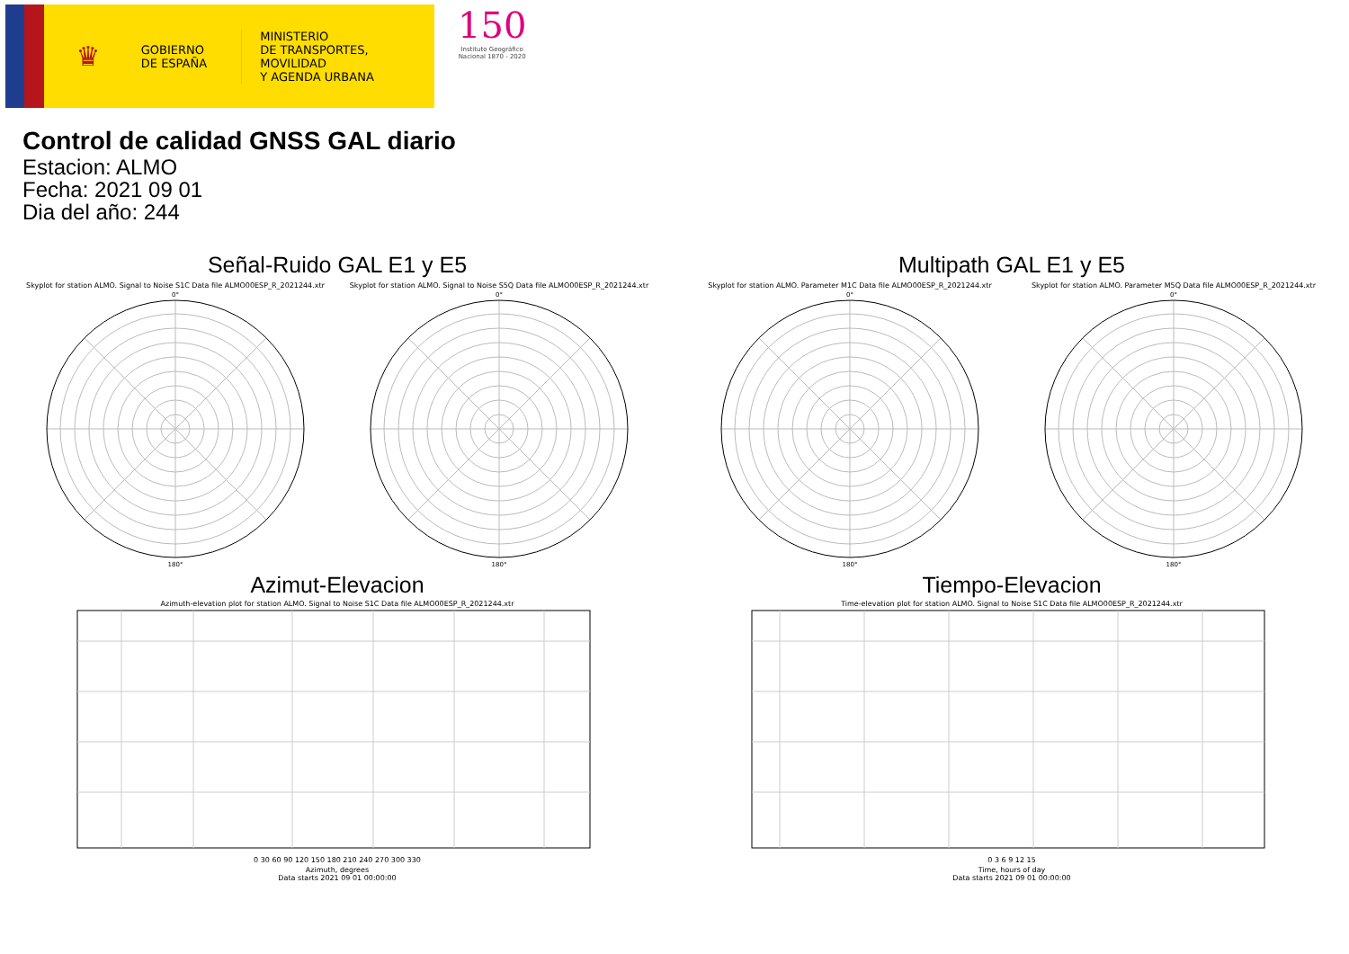♛
GOBIERNO
DE ESPAÑA
MINISTERIO
DE TRANSPORTES, MOVILIDAD
Y AGENDA URBANA
150
Instituto Geográfico
Nacional 1870 - 2020
Control de calidad GNSS GAL diario
Estacion: ALMO
Fecha: 2021 09 01
Dia del año: 244
Señal-Ruido GAL E1 y E5
Skyplot for station ALMO. Signal to Noise S1C Data file ALMO00ESP_R_2021244.xtr
0°
180°
Skyplot for station ALMO. Signal to Noise S5Q Data file ALMO00ESP_R_2021244.xtr
0°
180°
Multipath GAL E1 y E5
Skyplot for station ALMO. Parameter M1C Data file ALMO00ESP_R_2021244.xtr
0°
180°
Skyplot for station ALMO. Parameter M5Q Data file ALMO00ESP_R_2021244.xtr
0°
180°
Azimut-Elevacion
Azimuth-elevation plot for station ALMO. Signal to Noise S1C Data file ALMO00ESP_R_2021244.xtr
0 30 60 90 120 150 180 210 240 270 300 330
Azimuth, degrees
Data starts 2021 09 01 00:00:00
Tiempo-Elevacion
Time-elevation plot for station ALMO. Signal to Noise S1C Data file ALMO00ESP_R_2021244.xtr
0 3 6 9 12 15
Time, hours of day
Data starts 2021 09 01 00:00:00